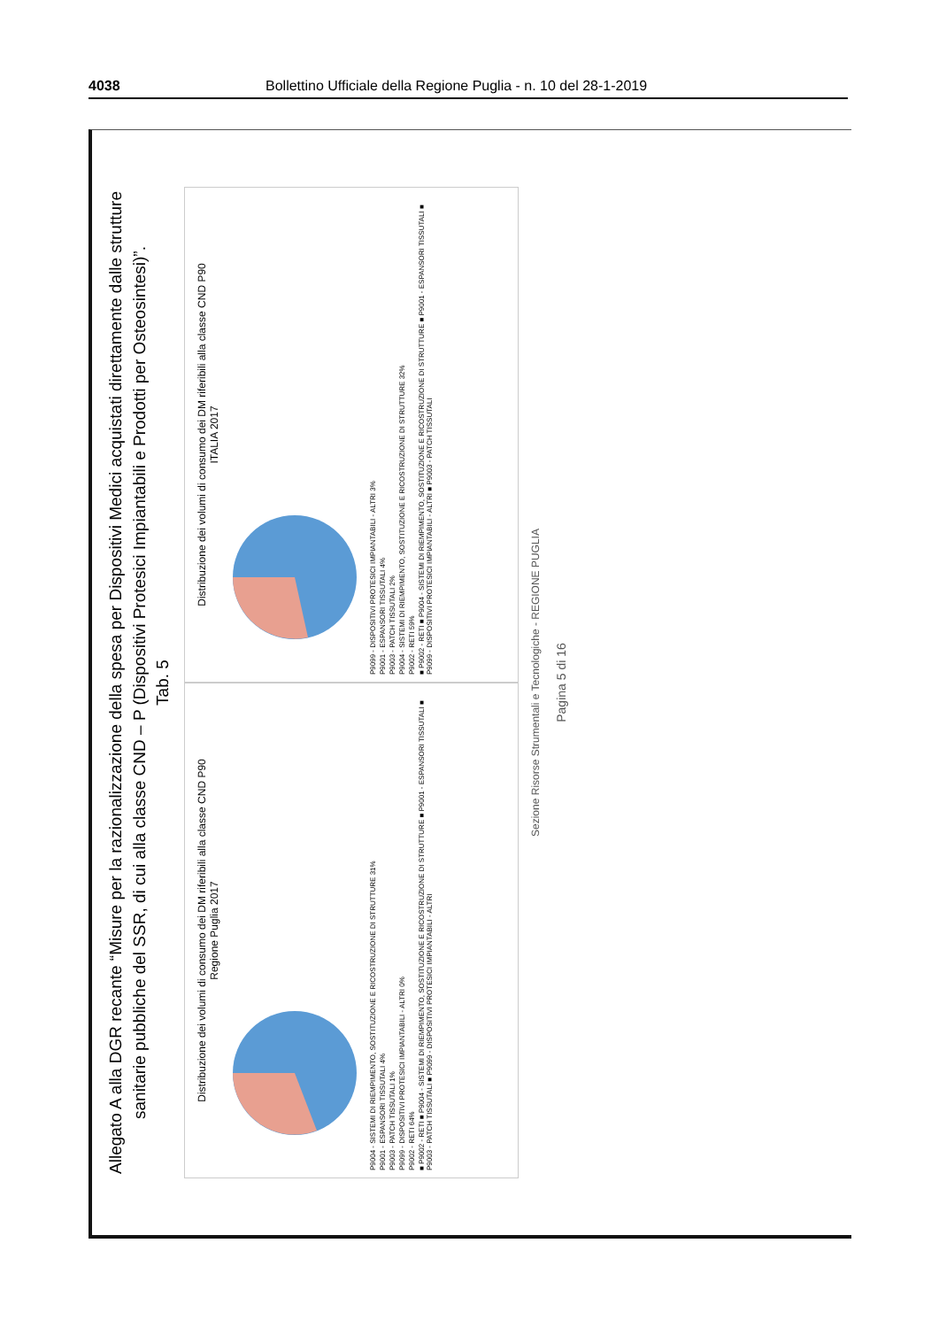4038 Bollettino Ufficiale della Regione Puglia - n. 10 del 28-1-2019
Allegato A alla DGR recante “Misure per la razionalizzazione della spesa per Dispositivi Medici acquistati direttamente dalle strutture sanitarie pubbliche del SSR, di cui alla classe CND – P (Dispositivi Protesici Impiantabili e Prodotti per Osteosintesi)”.
Tab. 5
Distribuzione dei volumi di consumo dei DM riferibili alla classe CND P90
Regione Puglia 2017
P9004 - SISTEMI DI RIEMPIMENTO, SOSTITUZIONE E RICOSTRUZIONE DI STRUTTURE 31%
P9001 - ESPANSORI TISSUTALI 4%
P9003 - PATCH TISSUTALI 1%
P9099 - DISPOSITIVI PROTESICI IMPIANTABILI - ALTRI 0%
P9002 - RETI 64%
■ P9002 - RETI ■ P9004 - SISTEMI DI RIEMPIMENTO, SOSTITUZIONE E RICOSTRUZIONE DI STRUTTURE ■ P9001 - ESPANSORI TISSUTALI ■ P9003 - PATCH TISSUTALI ■ P9099 - DISPOSITIVI PROTESICI IMPIANTABILI - ALTRI
Distribuzione dei volumi di consumo dei DM riferibili alla classe CND P90
ITALIA 2017
P9099 - DISPOSITIVI PROTESICI IMPIANTABILI - ALTRI 3%
P9001 - ESPANSORI TISSUTALI 4%
P9003 - PATCH TISSUTALI 2%
P9004 - SISTEMI DI RIEMPIMENTO, SOSTITUZIONE E RICOSTRUZIONE DI STRUTTURE 32%
P9002 - RETI 59%
■ P9002 - RETI ■ P9004 - SISTEMI DI RIEMPIMENTO, SOSTITUZIONE E RICOSTRUZIONE DI STRUTTURE ■ P9001 - ESPANSORI TISSUTALI ■ P9099 - DISPOSITIVI PROTESICI IMPIANTABILI - ALTRI ■ P9003 - PATCH TISSUTALI
Sezione Risorse Strumentali e Tecnologiche - REGIONE PUGLIA
Pagina 5 di 16